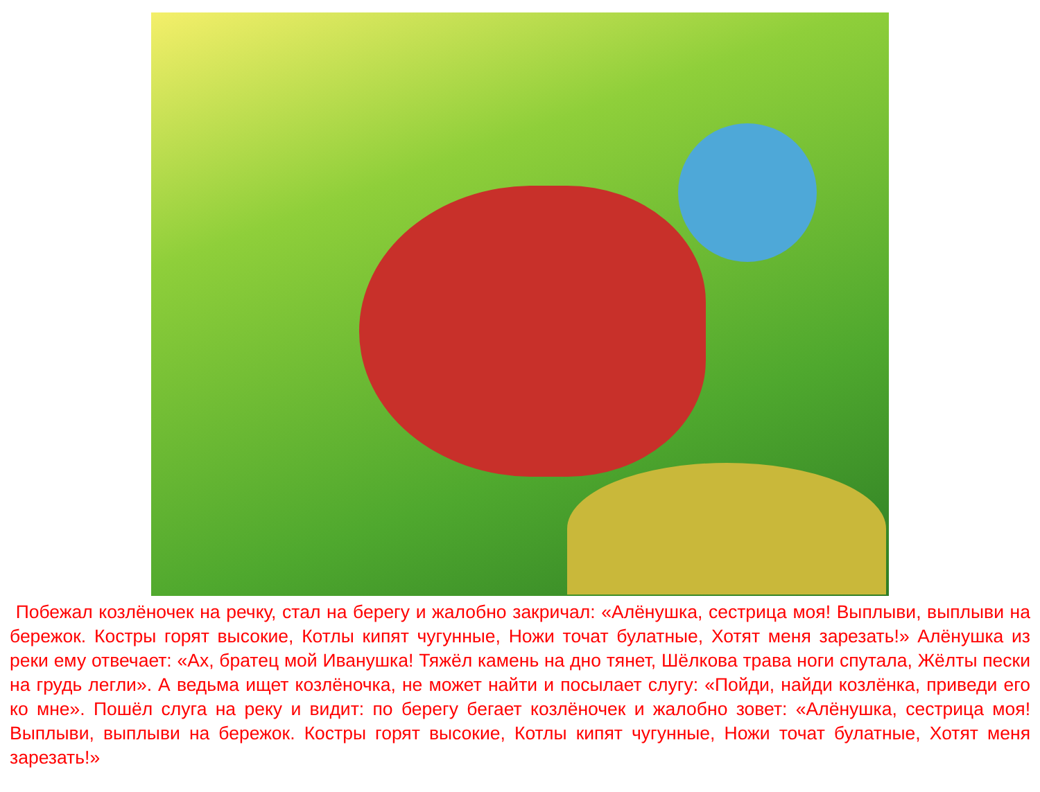Побежал козлёночек на речку, стал на берегу и жалобно закричал: «Алёнушка, сестрица моя! Выплыви, выплыви на бережок. Костры горят высокие, Котлы кипят чугунные, Ножи точат булатные, Хотят меня зарезать!» Алёнушка из реки ему отвечает: «Ах, братец мой Иванушка! Тяжёл камень на дно тянет, Шёлкова трава ноги спутала, Жёлты пески на грудь легли». А ведьма ищет козлёночка, не может найти и посылает слугу: «Пойди, найди козлёнка, приведи его ко мне». Пошёл слуга на реку и видит: по берегу бегает козлёночек и жалобно зовет: «Алёнушка, сестрица моя! Выплыви, выплыви на бережок. Костры горят высокие, Котлы кипят чугунные, Ножи точат булатные, Хотят меня зарезать!»